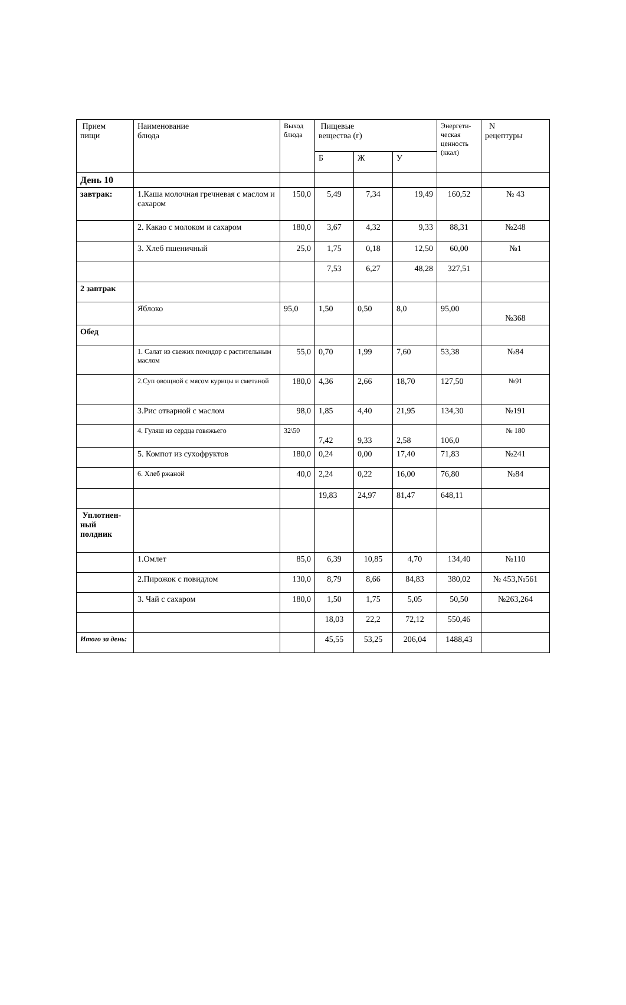| Прием пищи | Наименование блюда | Выход блюда | Пищевые вещества (г) | | | Энергети- ческая ценность (ккал) | N рецептуры |
| --- | --- | --- | --- | --- | --- | --- | --- |
| | | | Б | Ж | У | | |
| День 10 | | | | | | | |
| завтрак: | 1.Каша молочная гречневая с маслом и сахаром | 150,0 | 5,49 | 7,34 | 19,49 | 160,52 | № 43 |
| | 2. Какао с молоком и сахаром | 180,0 | 3,67 | 4,32 | 9,33 | 88,31 | №248 |
| | 3. Хлеб пшеничный | 25,0 | 1,75 | 0,18 | 12,50 | 60,00 | №1 |
| | | | 7,53 | 6,27 | 48,28 | 327,51 | |
| 2 завтрак | | | | | | | |
| | Яблоко | 95,0 | 1,50 | 0,50 | 8,0 | 95,00 | №368 |
| Обед | | | | | | | |
| | 1. Салат из свежих помидор с растительным маслом | 55,0 | 0,70 | 1,99 | 7,60 | 53,38 | №84 |
| | 2.Суп овощной с мясом курицы и сметаной | 180,0 | 4,36 | 2,66 | 18,70 | 127,50 | №91 |
| | 3.Рис отварной с маслом | 98,0 | 1,85 | 4,40 | 21,95 | 134,30 | №191 |
| | 4. Гуляш из сердца говяжьего | 32\50 | 7,42 | 9,33 | 2,58 | 106,0 | № 180 |
| | 5. Компот из сухофруктов | 180,0 | 0,24 | 0,00 | 17,40 | 71,83 | №241 |
| | 6. Хлеб ржаной | 40,0 | 2,24 | 0,22 | 16,00 | 76,80 | №84 |
| | | | 19,83 | 24,97 | 81,47 | 648,11 | |
| Уплотнен- ный полдник | | | | | | | |
| | 1.Омлет | 85,0 | 6,39 | 10,85 | 4,70 | 134,40 | №110 |
| | 2.Пирожок с повидлом | 130,0 | 8,79 | 8,66 | 84,83 | 380,02 | № 453,№561 |
| | 3. Чай с сахаром | 180,0 | 1,50 | 1,75 | 5,05 | 50,50 | №263,264 |
| | | | 18,03 | 22,2 | 72,12 | 550,46 | |
| Итого за день: | | | 45,55 | 53,25 | 206,04 | 1488,43 | |